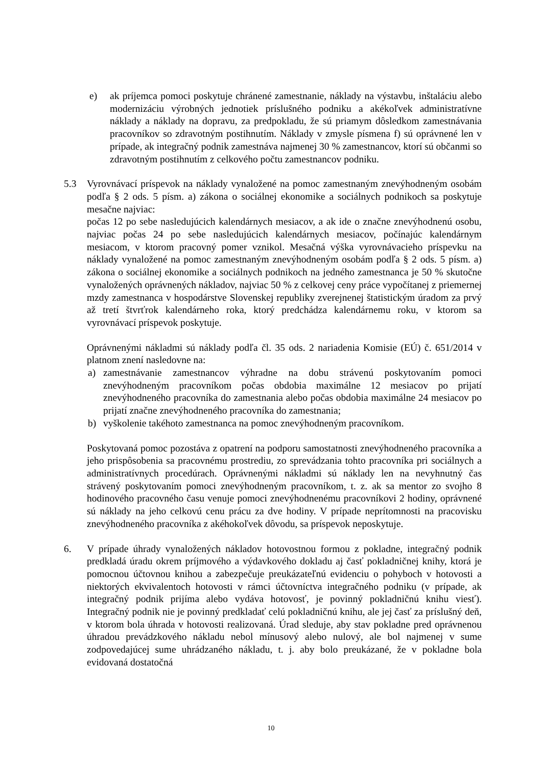e) ak príjemca pomoci poskytuje chránené zamestnanie, náklady na výstavbu, inštaláciu alebo modernizáciu výrobných jednotiek príslušného podniku a akékoľvek administratívne náklady a náklady na dopravu, za predpokladu, že sú priamym dôsledkom zamestnávania pracovníkov so zdravotným postihnutím. Náklady v zmysle písmena f) sú oprávnené len v prípade, ak integračný podnik zamestnáva najmenej 30 % zamestnancov, ktorí sú občanmi so zdravotným postihnutím z celkového počtu zamestnancov podniku.
5.3 Vyrovnávací príspevok na náklady vynaložené na pomoc zamestnaným znevýhodneným osobám podľa § 2 ods. 5 písm. a) zákona o sociálnej ekonomike a sociálnych podnikoch sa poskytuje mesačne najviac:
počas 12 po sebe nasledujúcich kalendárnych mesiacov, a ak ide o značne znevýhodnenú osobu, najviac počas 24 po sebe nasledujúcich kalendárnych mesiacov, počínajúc kalendárnym mesiacom, v ktorom pracovný pomer vznikol. Mesačná výška vyrovnávacieho príspevku na náklady vynaložené na pomoc zamestnaným znevýhodneným osobám podľa § 2 ods. 5 písm. a) zákona o sociálnej ekonomike a sociálnych podnikoch na jedného zamestnanca je 50 % skutočne vynaložených oprávnených nákladov, najviac 50 % z celkovej ceny práce vypočítanej z priemernej mzdy zamestnanca v hospodárstve Slovenskej republiky zverejnenej štatistickým úradom za prvý až tretí štvrťrok kalendárneho roka, ktorý predchádza kalendárnemu roku, v ktorom sa vyrovnávací príspevok poskytuje.
Oprávnenými nákladmi sú náklady podľa čl. 35 ods. 2 nariadenia Komisie (EÚ) č. 651/2014 v platnom znení nasledovne na:
a) zamestnávanie zamestnancov výhradne na dobu strávenú poskytovaním pomoci znevýhodneným pracovníkom počas obdobia maximálne 12 mesiacov po prijatí znevýhodneného pracovníka do zamestnania alebo počas obdobia maximálne 24 mesiacov po prijatí značne znevýhodneného pracovníka do zamestnania;
b) vyškolenie takéhoto zamestnanca na pomoc znevýhodneným pracovníkom.
Poskytovaná pomoc pozostáva z opatrení na podporu samostatnosti znevýhodneného pracovníka a jeho prispôsobenia sa pracovnému prostrediu, zo sprevádzania tohto pracovníka pri sociálnych a administratívnych procedúrach. Oprávnenými nákladmi sú náklady len na nevyhnutný čas strávený poskytovaním pomoci znevýhodneným pracovníkom, t. z. ak sa mentor zo svojho 8 hodinového pracovného času venuje pomoci znevýhodnenému pracovníkovi 2 hodiny, oprávnené sú náklady na jeho celkovú cenu prácu za dve hodiny. V prípade neprítomnosti na pracovisku znevýhodneného pracovníka z akéhokoľvek dôvodu, sa príspevok neposkytuje.
6. V prípade úhrady vynaložených nákladov hotovostnou formou z pokladne, integračný podnik predkladá úradu okrem príjmového a výdavkového dokladu aj časť pokladničnej knihy, ktorá je pomocnou účtovnou knihou a zabezpečuje preukázateľnú evidenciu o pohyboch v hotovosti a niektorých ekvivalentoch hotovosti v rámci účtovníctva integračného podniku (v prípade, ak integračný podnik prijíma alebo vydáva hotovosť, je povinný pokladničnú knihu viesť). Integračný podnik nie je povinný predkladať celú pokladničnú knihu, ale jej časť za príslušný deň, v ktorom bola úhrada v hotovosti realizovaná. Úrad sleduje, aby stav pokladne pred oprávnenou úhradou prevádzkového nákladu nebol mínusový alebo nulový, ale bol najmenej v sume zodpovedajúcej sume uhrádzaného nákladu, t. j. aby bolo preukázané, že v pokladne bola evidovaná dostatočná
10